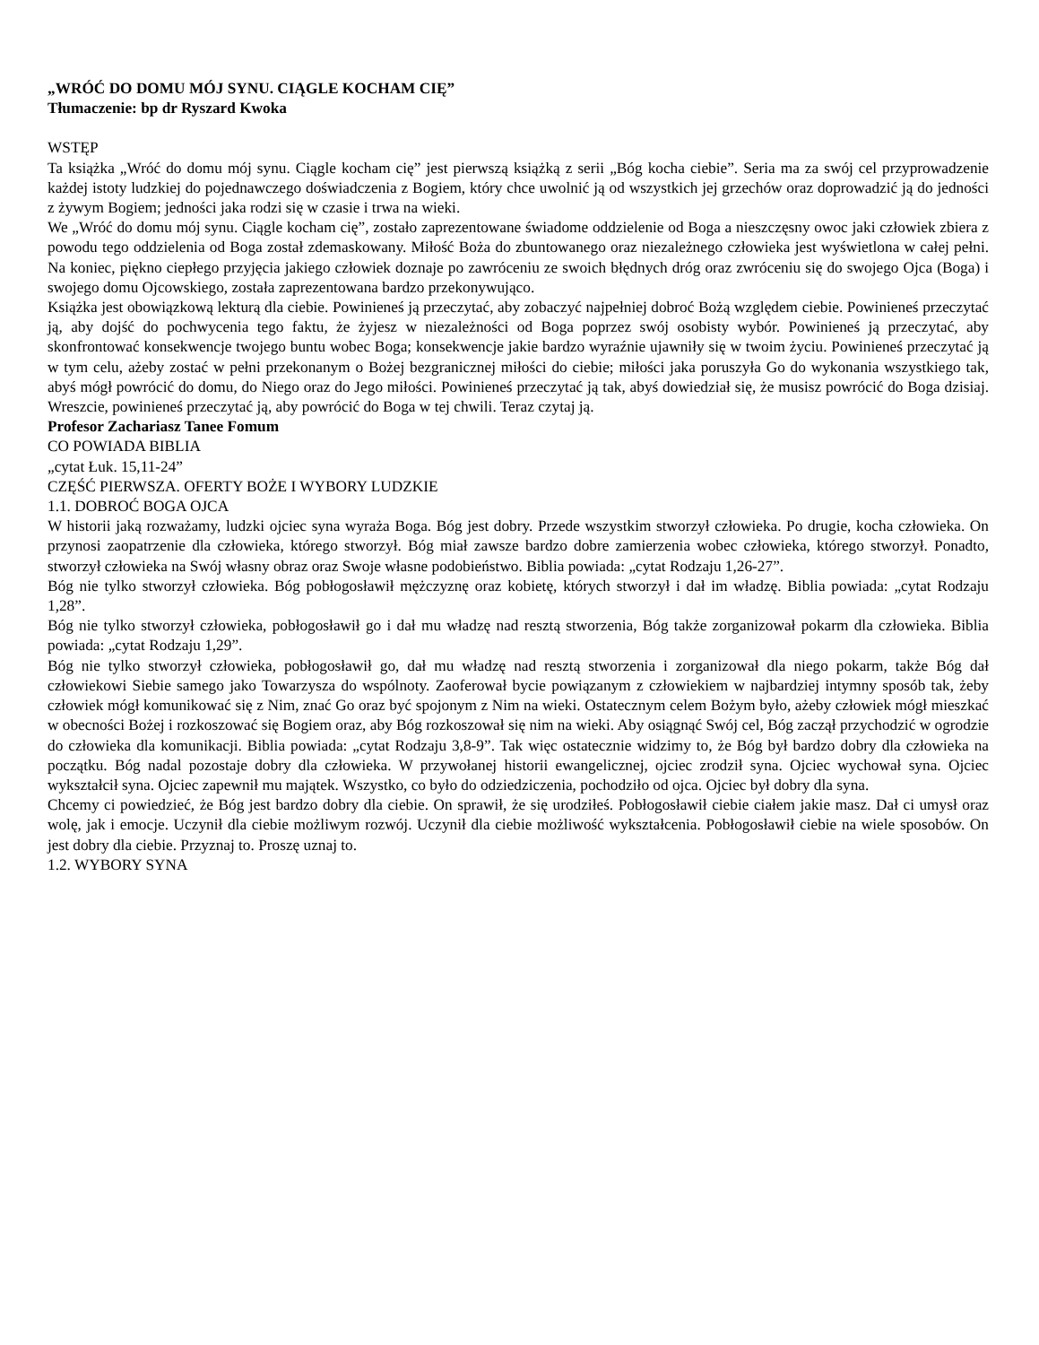„WRÓĆ DO DOMU MÓJ SYNU. CIĄGLE KOCHAM CIĘ”
Tłumaczenie: bp dr Ryszard Kwoka
WSTĘP
Ta książka „Wróć do domu mój synu. Ciągle kocham cię” jest pierwszą książką z serii „Bóg kocha ciebie”. Seria ma za swój cel przyprowadzenie każdej istoty ludzkiej do pojednawczego doświadczenia z Bogiem, który chce uwolnić ją od wszystkich jej grzechów oraz doprowadzić ją do jedności z żywym Bogiem; jedności jaka rodzi się w czasie i trwa na wieki.
We „Wróć do domu mój synu. Ciągle kocham cię”, zostało zaprezentowane świadome oddzielenie od Boga a nieszczęsny owoc jaki człowiek zbiera z powodu tego oddzielenia od Boga został zdemaskowany. Miłość Boża do zbuntowanego oraz niezależnego człowieka jest wyświetlona w całej pełni. Na koniec, piękno ciepłego przyjęcia jakiego człowiek doznaje po zawróceniu ze swoich błędnych dróg oraz zwróceniu się do swojego Ojca (Boga) i swojego domu Ojcowskiego, została zaprezentowana bardzo przekonywująco.
Książka jest obowiązkową lekturą dla ciebie. Powinieneś ją przeczytać, aby zobaczyć najpełniej dobroć Bożą względem ciebie. Powinieneś przeczytać ją, aby dojść do pochwycenia tego faktu, że żyjesz w niezależności od Boga poprzez swój osobisty wybór. Powinieneś ją przeczytać, aby skonfrontować konsekwencje twojego buntu wobec Boga; konsekwencje jakie bardzo wyraźnie ujawniły się w twoim życiu. Powinieneś przeczytać ją w tym celu, ażeby zostać w pełni przekonanym o Bożej bezgranicznej miłości do ciebie; miłości jaka poruszyła Go do wykonania wszystkiego tak, abyś mógł powrócić do domu, do Niego oraz do Jego miłości. Powinieneś przeczytać ją tak, abyś dowiedział się, że musisz powrócić do Boga dzisiaj. Wreszcie, powinieneś przeczytać ją, aby powrócić do Boga w tej chwili. Teraz czytaj ją.
Profesor Zachariasz Tanee Fomum
CO POWIADA BIBLIA
„cytat Łuk. 15,11-24”
CZĘŚĆ PIERWSZA. OFERTY BOŻE I WYBORY LUDZKIE
1.1. DOBROĆ BOGA OJCA
W historii jaką rozważamy, ludzki ojciec syna wyraża Boga. Bóg jest dobry. Przede wszystkim stworzył człowieka. Po drugie, kocha człowieka. On przynosi zaopatrzenie dla człowieka, którego stworzył. Bóg miał zawsze bardzo dobre zamierzenia wobec człowieka, którego stworzył. Ponadto, stworzył człowieka na Swój własny obraz oraz Swoje własne podobieństwo. Biblia powiada: „cytat Rodzaju 1,26-27”.
Bóg nie tylko stworzył człowieka. Bóg pobłogosławił mężczyznę oraz kobietę, których stworzył i dał im władzę. Biblia powiada: „cytat Rodzaju 1,28”.
Bóg nie tylko stworzył człowieka, pobłogosławił go i dał mu władzę nad resztą stworzenia, Bóg także zorganizował pokarm dla człowieka. Biblia powiada: „cytat Rodzaju 1,29”.
Bóg nie tylko stworzył człowieka, pobłogosławił go, dał mu władzę nad resztą stworzenia i zorganizował dla niego pokarm, także Bóg dał człowiekowi Siebie samego jako Towarzysza do wspólnoty. Zaoferował bycie powiązanym z człowiekiem w najbardziej intymny sposób tak, żeby człowiek mógł komunikować się z Nim, znać Go oraz być spojonym z Nim na wieki. Ostatecznym celem Bożym było, ażeby człowiek mógł mieszkać w obecności Bożej i rozkoszować się Bogiem oraz, aby Bóg rozkoszował się nim na wieki. Aby osiągnąć Swój cel, Bóg zaczął przychodzić w ogrodzie do człowieka dla komunikacji. Biblia powiada: „cytat Rodzaju 3,8-9”. Tak więc ostatecznie widzimy to, że Bóg był bardzo dobry dla człowieka na początku. Bóg nadal pozostaje dobry dla człowieka. W przywołanej historii ewangelicznej, ojciec zrodził syna. Ojciec wychował syna. Ojciec wykształcił syna. Ojciec zapewnił mu majątek. Wszystko, co było do odziedziczenia, pochodziło od ojca. Ojciec był dobry dla syna.
Chcemy ci powiedzieć, że Bóg jest bardzo dobry dla ciebie. On sprawił, że się urodziłeś. Pobłogosławił ciebie ciałem jakie masz. Dał ci umysł oraz wolę, jak i emocje. Uczynił dla ciebie możliwym rozwój. Uczynił dla ciebie możliwość wykształcenia. Pobłogosławił ciebie na wiele sposobów. On jest dobry dla ciebie. Przyznaj to. Proszę uznaj to.
1.2. WYBORY SYNA